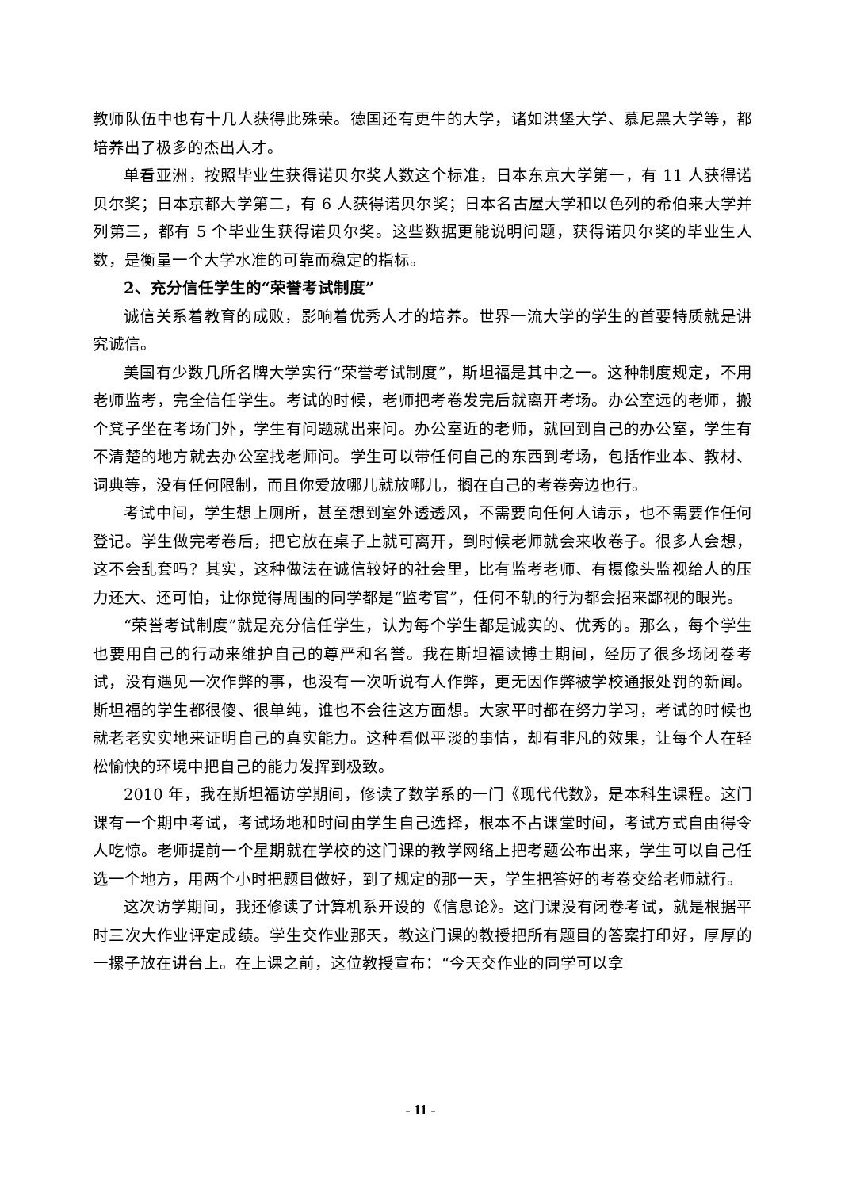教师队伍中也有十几人获得此殊荣。德国还有更牛的大学，诸如洪堡大学、慕尼黑大学等，都培养出了极多的杰出人才。
单看亚洲，按照毕业生获得诺贝尔奖人数这个标准，日本东京大学第一，有 11 人获得诺贝尔奖；日本京都大学第二，有 6 人获得诺贝尔奖；日本名古屋大学和以色列的希伯来大学并列第三，都有 5 个毕业生获得诺贝尔奖。这些数据更能说明问题，获得诺贝尔奖的毕业生人数，是衡量一个大学水准的可靠而稳定的指标。
2、充分信任学生的“荣誉考试制度”
诚信关系着教育的成败，影响着优秀人才的培养。世界一流大学的学生的首要特质就是讲究诚信。
美国有少数几所名牌大学实行“荣誉考试制度”，斯坦福是其中之一。这种制度规定，不用老师监考，完全信任学生。考试的时候，老师把考卷发完后就离开考场。办公室远的老师，搬个凳子坐在考场门外，学生有问题就出来问。办公室近的老师，就回到自己的办公室，学生有不清楚的地方就去办公室找老师问。学生可以带任何自己的东西到考场，包括作业本、教材、词典等，没有任何限制，而且你爱放哪儿就放哪儿，搁在自己的考卷旁边也行。
考试中间，学生想上厕所，甚至想到室外透透风，不需要向任何人请示，也不需要作任何登记。学生做完考卷后，把它放在桌子上就可离开，到时候老师就会来收卷子。很多人会想，这不会乱套吗？其实，这种做法在诚信较好的社会里，比有监考老师、有摄像头监视给人的压力还大、还可怕，让你觉得周围的同学都是“监考官”，任何不轨的行为都会招来鄙视的眼光。
“荣誉考试制度”就是充分信任学生，认为每个学生都是诚实的、优秀的。那么，每个学生也要用自己的行动来维护自己的尊严和名誉。我在斯坦福读博士期间，经历了很多场闭卷考试，没有遇见一次作弊的事，也没有一次听说有人作弊，更无因作弊被学校通报处罚的新闻。斯坦福的学生都很傻、很单纯，谁也不会往这方面想。大家平时都在努力学习，考试的时候也就老老实实地来证明自己的真实能力。这种看似平淡的事情，却有非凡的效果，让每个人在轻松愉快的环境中把自己的能力发挥到极致。
2010 年，我在斯坦福访学期间，修读了数学系的一门《现代代数》，是本科生课程。这门课有一个期中考试，考试场地和时间由学生自己选择，根本不占课堂时间，考试方式自由得令人吃惊。老师提前一个星期就在学校的这门课的教学网络上把考题公布出来，学生可以自己任选一个地方，用两个小时把题目做好，到了规定的那一天，学生把答好的考卷交给老师就行。
这次访学期间，我还修读了计算机系开设的《信息论》。这门课没有闭卷考试，就是根据平时三次大作业评定成绩。学生交作业那天，教这门课的教授把所有题目的答案打印好，厚厚的一摞子放在讲台上。在上课之前，这位教授宣布：“今天交作业的同学可以拿
- 11 -